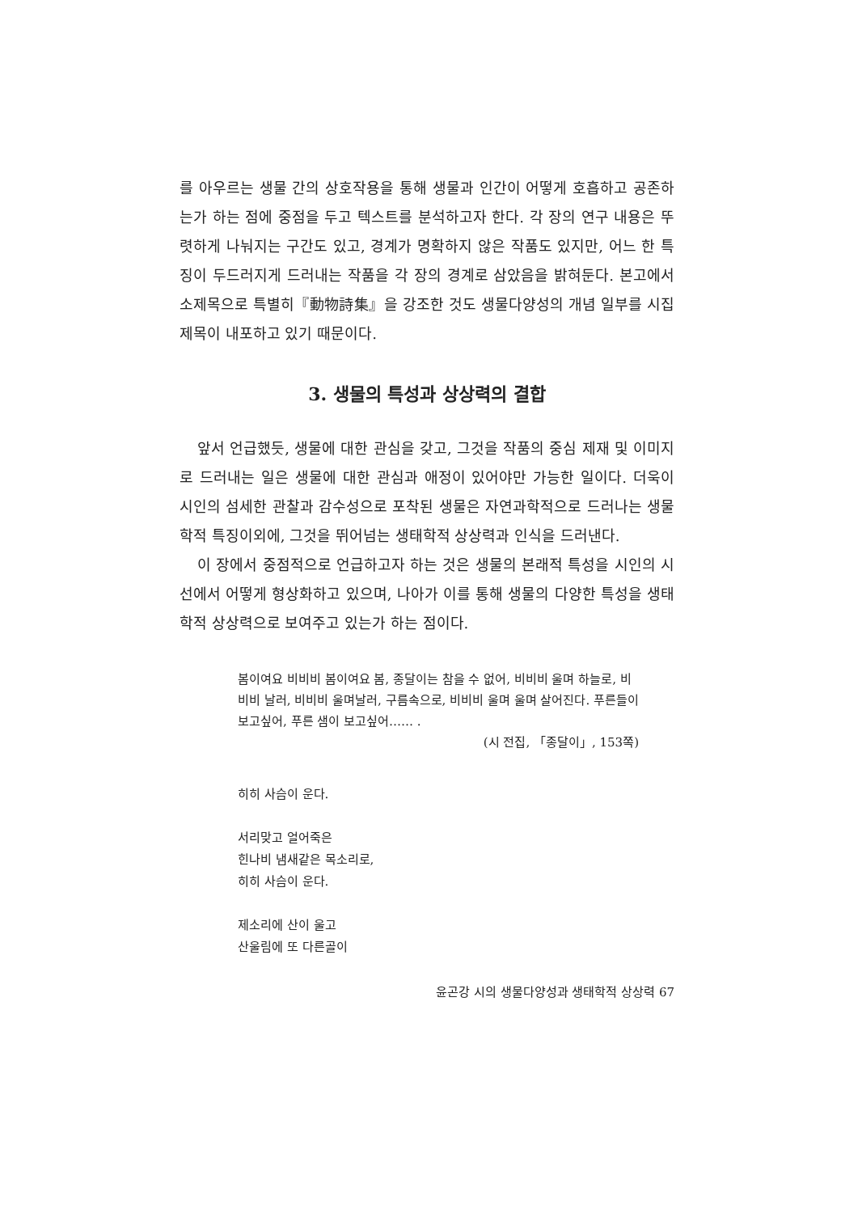를 아우르는 생물 간의 상호작용을 통해 생물과 인간이 어떻게 호흡하고 공존하는가 하는 점에 중점을 두고 텍스트를 분석하고자 한다. 각 장의 연구 내용은 뚜렷하게 나눠지는 구간도 있고, 경계가 명확하지 않은 작품도 있지만, 어느 한 특징이 두드러지게 드러내는 작품을 각 장의 경계로 삼았음을 밝혀둔다. 본고에서 소제목으로 특별히『動物詩集』을 강조한 것도 생물다양성의 개념 일부를 시집 제목이 내포하고 있기 때문이다.
3. 생물의 특성과 상상력의 결합
앞서 언급했듯, 생물에 대한 관심을 갖고, 그것을 작품의 중심 제재 및 이미지로 드러내는 일은 생물에 대한 관심과 애정이 있어야만 가능한 일이다. 더욱이 시인의 섬세한 관찰과 감수성으로 포착된 생물은 자연과학적으로 드러나는 생물학적 특징이외에, 그것을 뛰어넘는 생태학적 상상력과 인식을 드러낸다.
이 장에서 중점적으로 언급하고자 하는 것은 생물의 본래적 특성을 시인의 시선에서 어떻게 형상화하고 있으며, 나아가 이를 통해 생물의 다양한 특성을 생태학적 상상력으로 보여주고 있는가 하는 점이다.
봄이여요 비비비 봄이여요 봄, 종달이는 참을 수 없어, 비비비 울며 하늘로, 비비비 날러, 비비비 울며날러, 구름속으로, 비비비 울며 울며 살어진다. 푸른들이 보고싶어, 푸른 샘이 보고싶어…… .
(시 전집, 「종달이」, 153쪽)
히히 사슴이 운다.
서리맞고 얼어죽은
힌나비 냄새같은 목소리로,
히히 사슴이 운다.
제소리에 산이 울고
산울림에 또 다른골이
윤곤강 시의 생물다양성과 생태학적 상상력 67